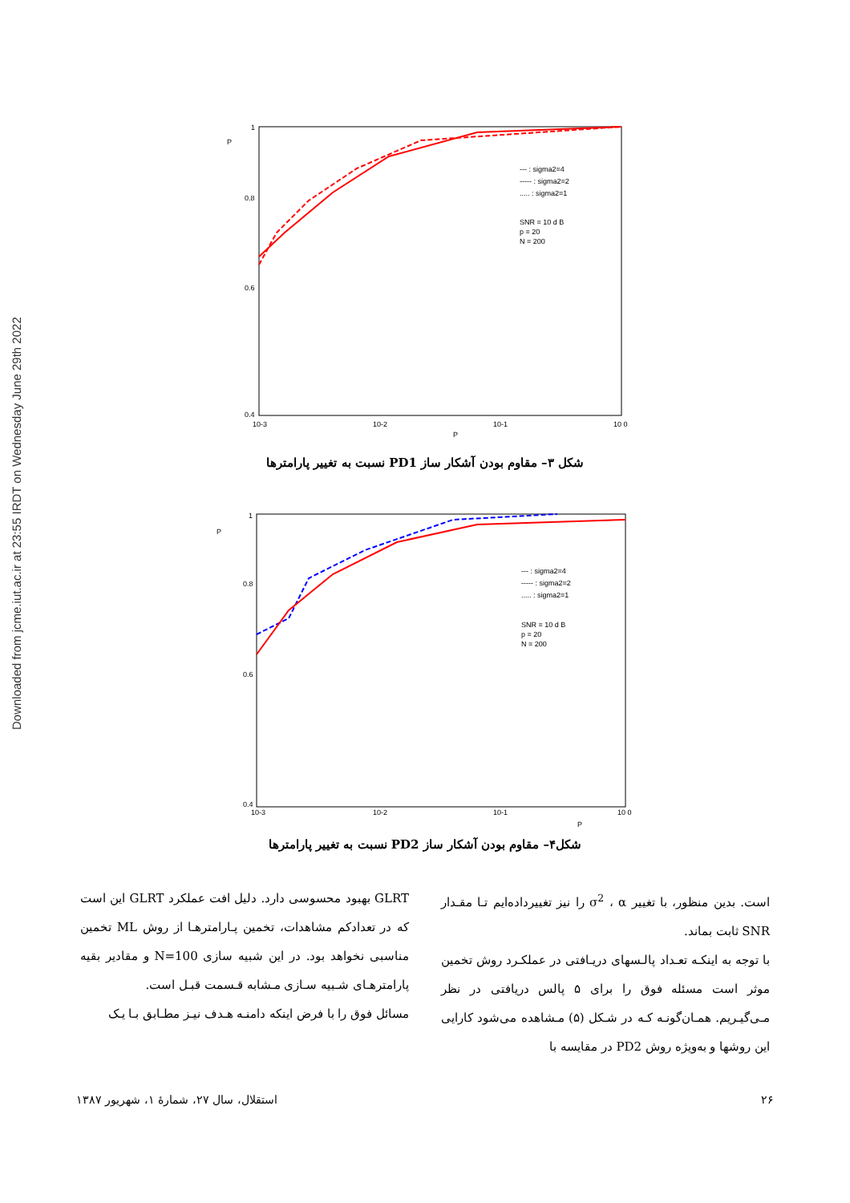Downloaded from jcme.iut.ac.ir at 23:55 IRDT on Wednesday June 29th 2022
P
P
1
0.8
0.6
0.4
10-3
10-2
10-1
10 0
--- : sigma2=4
----- : sigma2=2
..... : sigma2=1
SNR = 10 d B
p = 20
N = 200
شکل ۳– مقاوم بودن آشکار ساز PD1 نسبت به تغییر پارامترها
P
P
1
0.8
0.6
0.4
10-3
10-2
10-1
10 0
--- : sigma2=4
----- : sigma2=2
..... : sigma2=1
SNR = 10 d B
p = 20
N = 200
شکل۴– مقاوم بودن آشکار ساز PD2 نسبت به تغییر پارامترها
است. بدین منظور، با تغییر σ<sup>2</sup> ، α را نیز تغییرداده‌ایم تـا مقـدار SNR ثابت بماند.
با توجه به اینکـه تعـداد پالـسهای دریـافتی در عملکـرد روش تخمین موثر است مسئله فوق را برای ۵ پالس دریافتی در نظر مـی‌گیـریم. همـان‌گونـه کـه در شـکل (۵) مـشاهده می‌شود کارایی این روشها و به‌ویژه روش PD2 در مقایسه با
GLRT بهبود محسوسی دارد. دلیل افت عملکرد GLRT این است که در تعدادکم مشاهدات، تخمین پـارامترهـا از روش ML تخمین مناسبی نخواهد بود. در این شبیه سازی N=100 و مقادیر بقیه پارامترهـای شـبیه سـازی مـشابه قـسمت قبـل است.
مسائل فوق را با فرض اینکه دامنـه هـدف نیـز مطـابق بـا یـک
۲۶ استقلال، سال ۲۷، شمارهٔ ۱، شهریور ۱۳۸۷